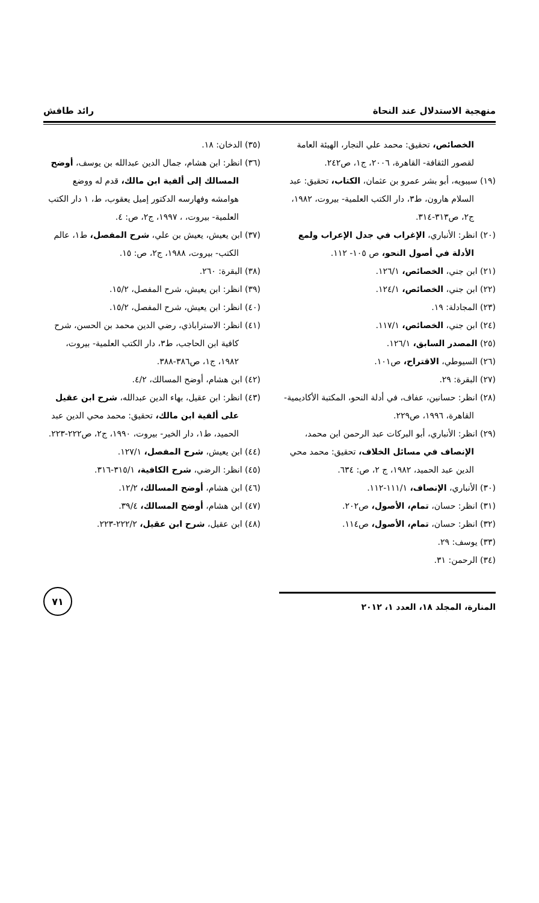منهجية الاستدلال عند النحاة رائد طافش
الخصائص، تحقيق: محمد علي النجار، الهيئة العامة لقصور الثقافة- القاهرة، ٢٠٠٦، ج١، ص٢٤٢.
(١٩) سيبويه، أبو بشر عمرو بن عثمان، الكتاب، تحقيق: عبد السلام هارون، ط٣، دار الكتب العلمية- بيروت، ١٩٨٢، ج٢، ص٣١٣-٣١٤.
(٢٠) انظر: الأنباري، الإغراب في جدل الإعراب ولمع الأدلة في أصول النحو، ص ١٠٥- ١١٢.
(٢١) ابن جني، الخصائص، ١٢٦/١.
(٢٢) ابن جني، الخصائص، ١٢٤/١.
(٢٣) المجادلة: ١٩.
(٢٤) ابن جني، الخصائص، ١١٧/١.
(٢٥) المصدر السابق، ١٢٦/١.
(٢٦) السيوطي، الاقتراح، ص١٠١.
(٢٧) البقرة: ٢٩.
(٢٨) انظر: حسانين، عفاف، في أدلة النحو، المكتبة الأكاديمية- القاهرة، ١٩٩٦، ص٢٢٩.
(٢٩) انظر: الأنباري، أبو البركات عبد الرحمن ابن محمد، الإنصاف في مسائل الخلاف، تحقيق: محمد محي الدين عبد الحميد، ١٩٨٢، ج ٢، ص: ٦٣٤.
(٣٠) الأنباري، الإنصاف، ١١١/١-١١٢.
(٣١) انظر: حسان، تمام، الأصول، ص٢٠٢.
(٣٢) انظر: حسان، تمام، الأصول، ص١١٤.
(٣٣) يوسف: ٢٩.
(٣٤) الرحمن: ٣١.
(٣٥) الدخان: ١٨.
(٣٦) انظر: ابن هشام، جمال الدين عبدالله بن يوسف، أوضح المسالك إلى ألفية ابن مالك، قدم له ووضع هوامشه وفهارسه الدكتور إميل يعقوب، ط، ١ دار الكتب العلمية- بيروت، ، ١٩٩٧، ج٢، ص: ٤.
(٣٧) ابن يعيش، يعيش بن علي، شرح المفصل، ط١، عالم الكتب- بيروت، ١٩٨٨، ج٢، ص: ١٥.
(٣٨) البقرة: ٢٦٠.
(٣٩) انظر: ابن يعيش، شرح المفصل، ١٥/٢.
(٤٠) انظر: ابن يعيش، شرح المفصل، ١٥/٢.
(٤١) انظر: الاستراباذي، رضي الدين محمد بن الحسن، شرح كافية ابن الحاجب، ط٣، دار الكتب العلمية- بيروت، ١٩٨٢، ج١، ص٣٨٦-٣٨٨.
(٤٢) ابن هشام، أوضح المسالك، ٤/٢.
(٤٣) انظر: ابن عقيل، بهاء الدين عبدالله، شرح ابن عقيل على ألفية ابن مالك، تحقيق: محمد محي الدين عبد الحميد، ط١، دار الخير- بيروت، ١٩٩٠، ج٢، ص٢٢٢-٢٢٣.
(٤٤) ابن يعيش، شرح المفصل، ١٢٧/١.
(٤٥) انظر: الرضي، شرح الكافية، ٣١٥/١-٣١٦.
(٤٦) ابن هشام، أوضح المسالك، ١٢/٢.
(٤٧) ابن هشام، أوضح المسالك، ٣٩/٤.
(٤٨) ابن عقيل، شرح ابن عقيل، ٢٢٢/٢-٢٢٣.
المنارة، المجلد ١٨، العدد ١، ٢٠١٢
٧١